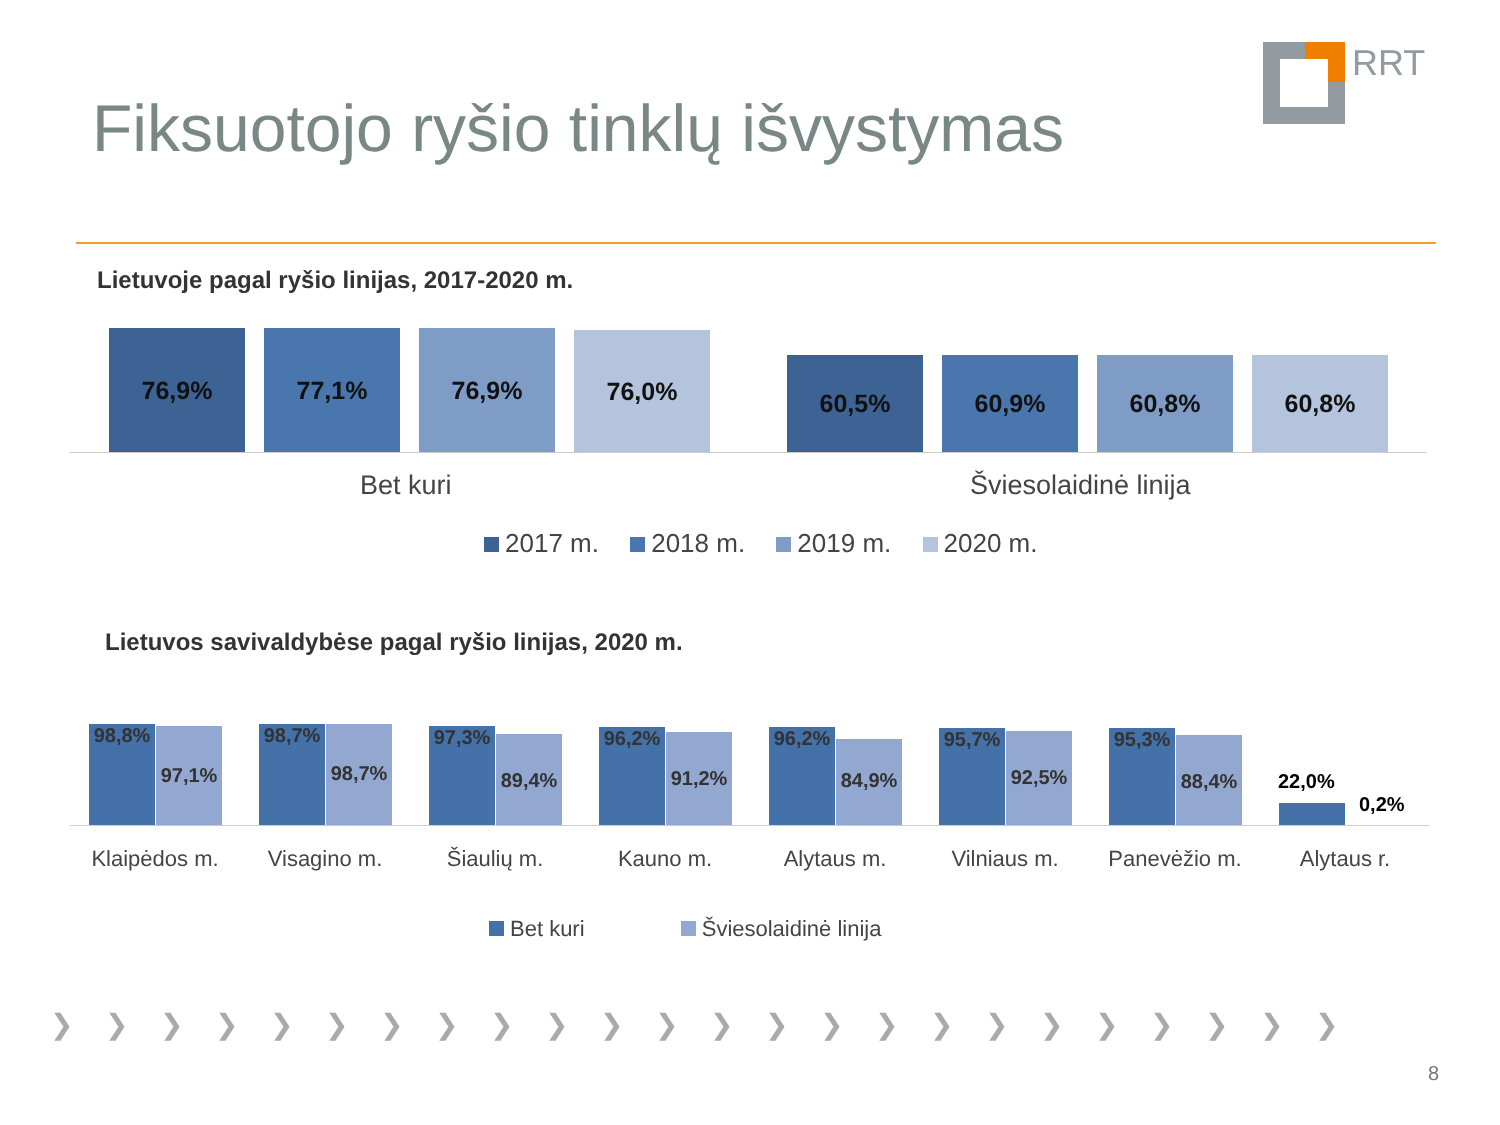Fiksuotojo ryšio tinklų išvystymas
RRT
Lietuvoje pagal ryšio linijas, 2017-2020 m.
76,9% 77,1% 76,9% 76,0% 60,5% 60,9% 60,8% 60,8%
Bet kuri Šviesolaidinė linija
2017 m. 2018 m. 2019 m. 2020 m.
Lietuvos savivaldybėse pagal ryšio linijas, 2020 m.
98,8% 97,1% 98,7% 98,7% 97,3% 89,4% 96,2% 91,2% 96,2% 84,9% 95,7% 92,5% 95,3% 88,4%
22,0%
0,2%
Klaipėdos m. Visagino m. Šiaulių m. Kauno m. Alytaus m. Vilniaus m. Panevėžio m. Alytaus r.
Bet kuri Šviesolaidinė linija
❯❯❯❯❯❯❯❯❯❯❯❯❯❯❯❯❯❯❯❯❯❯❯❯
8